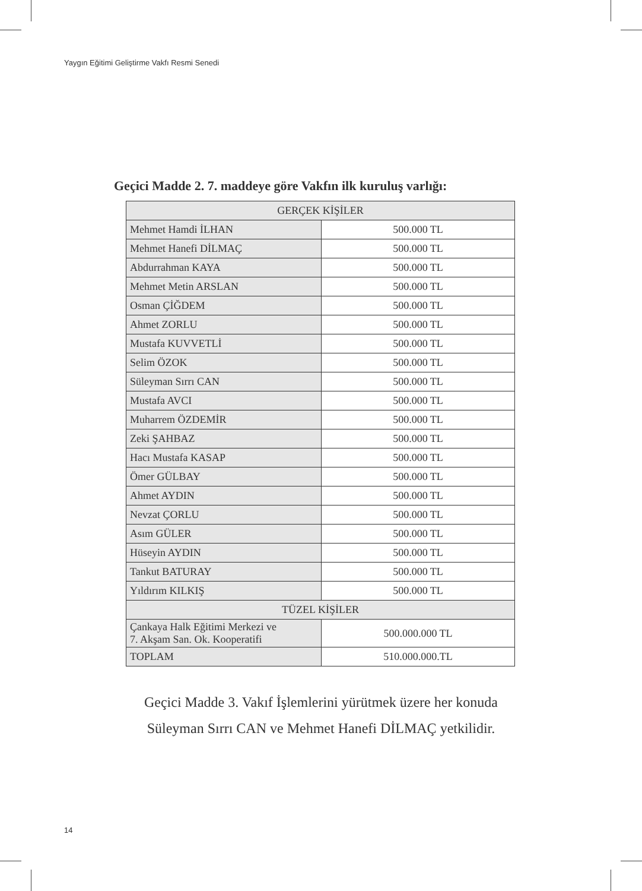Yaygın Eğitimi Geliştirme Vakfı Resmi Senedi
Geçici Madde 2. 7. maddeye göre Vakfın ilk kuruluş varlığı:
| GERÇEK KİŞİLER | |
| --- | --- |
| Mehmet Hamdi İLHAN | 500.000 TL |
| Mehmet Hanefi DİLMAÇ | 500.000 TL |
| Abdurrahman KAYA | 500.000 TL |
| Mehmet Metin ARSLAN | 500.000 TL |
| Osman ÇİĞDEM | 500.000 TL |
| Ahmet ZORLU | 500.000 TL |
| Mustafa KUVVETLİ | 500.000 TL |
| Selim ÖZOK | 500.000 TL |
| Süleyman Sırrı CAN | 500.000 TL |
| Mustafa AVCI | 500.000 TL |
| Muharrem ÖZDEMİR | 500.000 TL |
| Zeki ŞAHBAZ | 500.000 TL |
| Hacı Mustafa KASAP | 500.000 TL |
| Ömer GÜLBAY | 500.000 TL |
| Ahmet AYDIN | 500.000 TL |
| Nevzat ÇORLU | 500.000 TL |
| Asım GÜLER | 500.000 TL |
| Hüseyin AYDIN | 500.000 TL |
| Tankut BATURAY | 500.000 TL |
| Yıldırım KILKIŞ | 500.000 TL |
| TÜZEL KİŞİLER | |
| Çankaya Halk Eğitimi Merkezi ve 7. Akşam San. Ok. Kooperatifi | 500.000.000 TL |
| TOPLAM | 510.000.000.TL |
Geçici Madde 3. Vakıf İşlemlerini yürütmek üzere her konuda
Süleyman Sırrı CAN ve Mehmet Hanefi DİLMAÇ yetkilidir.
14